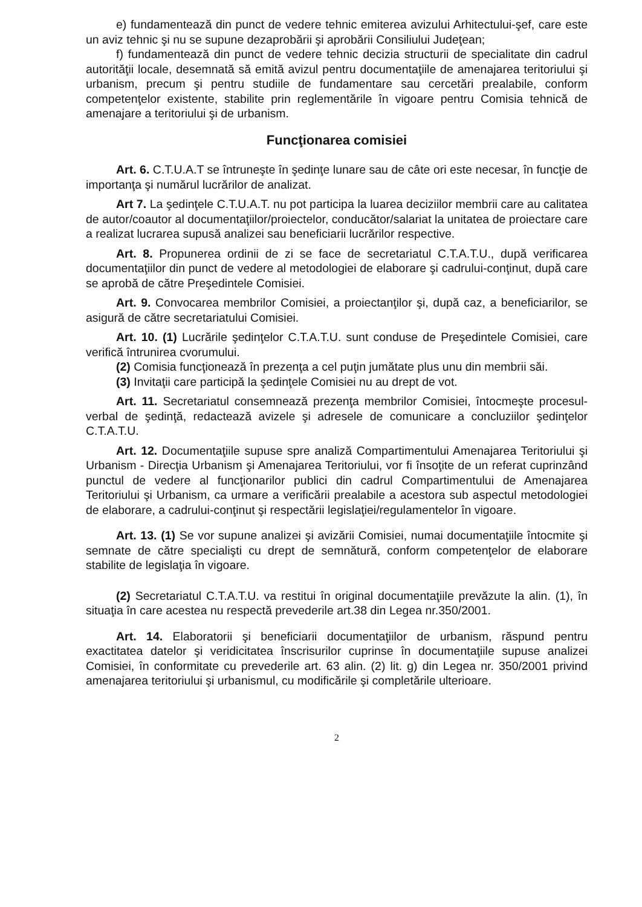e) fundamentează din punct de vedere tehnic emiterea avizului Arhitectului-şef, care este un aviz tehnic şi nu se supune dezaprobării şi aprobării Consiliului Judeţean;
f) fundamentează din punct de vedere tehnic decizia structurii de specialitate din cadrul autorităţii locale, desemnată să emită avizul pentru documentaţiile de amenajarea teritoriului şi urbanism, precum şi pentru studiile de fundamentare sau cercetări prealabile, conform competenţelor existente, stabilite prin reglementările în vigoare pentru Comisia tehnică de amenajare a teritoriului şi de urbanism.
Funcţionarea comisiei
Art. 6. C.T.U.A.T se întruneşte în şedinţe lunare sau de câte ori este necesar, în funcţie de importanţa şi numărul lucrărilor de analizat.
Art 7. La şedinţele C.T.U.A.T. nu pot participa la luarea deciziilor membrii care au calitatea de autor/coautor al documentaţiilor/proiectelor, conducător/salariat la unitatea de proiectare care a realizat lucrarea supusă analizei sau beneficiarii lucrărilor respective.
Art. 8. Propunerea ordinii de zi se face de secretariatul C.T.A.T.U., după verificarea documentaţiilor din punct de vedere al metodologiei de elaborare şi cadrului-conţinut, după care se aprobă de către Preşedintele Comisiei.
Art. 9. Convocarea membrilor Comisiei, a proiectanţilor şi, după caz, a beneficiarilor, se asigură de către secretariatului Comisiei.
Art. 10. (1) Lucrările şedinţelor C.T.A.T.U. sunt conduse de Preşedintele Comisiei, care verifică întrunirea cvorumului.
(2) Comisia funcţionează în prezenţa a cel puţin jumătate plus unu din membrii săi.
(3) Invitaţii care participă la şedinţele Comisiei nu au drept de vot.
Art. 11. Secretariatul consemnează prezenţa membrilor Comisiei, întocmeşte procesul-verbal de şedinţă, redactează avizele şi adresele de comunicare a concluziilor şedinţelor C.T.A.T.U.
Art. 12. Documentaţiile supuse spre analiză Compartimentului Amenajarea Teritoriului şi Urbanism - Direcţia Urbanism şi Amenajarea Teritoriului, vor fi însoţite de un referat cuprinzând punctul de vedere al funcţionarilor publici din cadrul Compartimentului de Amenajarea Teritoriului şi Urbanism, ca urmare a verificării prealabile a acestora sub aspectul metodologiei de elaborare, a cadrului-conţinut şi respectării legislaţiei/regulamentelor în vigoare.
Art. 13. (1) Se vor supune analizei şi avizării Comisiei, numai documentaţiile întocmite şi semnate de către specialişti cu drept de semnătură, conform competenţelor de elaborare stabilite de legislaţia în vigoare.
(2) Secretariatul C.T.A.T.U. va restitui în original documentaţiile prevăzute la alin. (1), în situaţia în care acestea nu respectă prevederile art.38 din Legea nr.350/2001.
Art. 14. Elaboratorii şi beneficiarii documentaţiilor de urbanism, răspund pentru exactitatea datelor şi veridicitatea înscrisurilor cuprinse în documentaţiile supuse analizei Comisiei, în conformitate cu prevederile art. 63 alin. (2) lit. g) din Legea nr. 350/2001 privind amenajarea teritoriului şi urbanismul, cu modificările şi completările ulterioare.
2